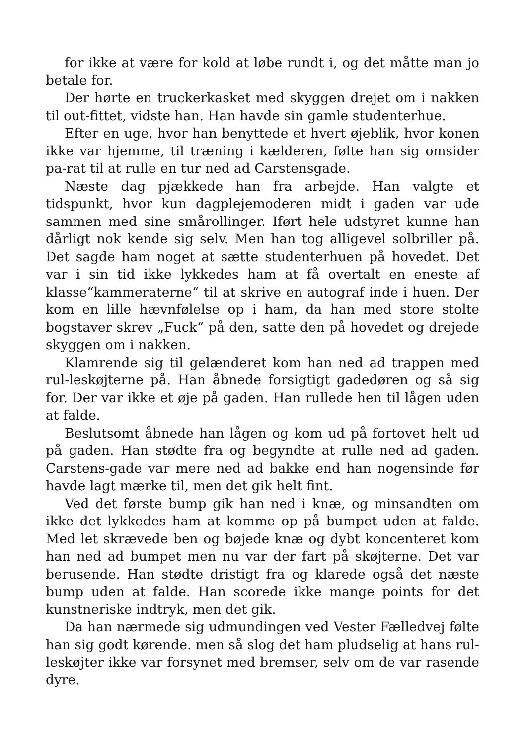for ikke at være for kold at løbe rundt i, og det måtte man jo betale for.
Der hørte en truckerkasket med skyggen drejet om i nakken til out-fittet, vidste han. Han havde sin gamle studenterhue.
Efter en uge, hvor han benyttede et hvert øjeblik, hvor konen ikke var hjemme, til træning i kælderen, følte han sig omsider pa-rat til at rulle en tur ned ad Carstensgade.
Næste dag pjækkede han fra arbejde. Han valgte et tidspunkt, hvor kun dagplejemoderen midt i gaden var ude sammen med sine smårollinger. Iført hele udstyret kunne han dårligt nok kende sig selv. Men han tog alligevel solbriller på. Det sagde ham noget at sætte studenterhuen på hovedet. Det var i sin tid ikke lykkedes ham at få overtalt en eneste af klasse“kammeraterne“ til at skrive en autograf inde i huen. Der kom en lille hævnfølelse op i ham, da han med store stolte bogstaver skrev „Fuck“ på den, satte den på hovedet og drejede skyggen om i nakken.
Klamrende sig til gelænderet kom han ned ad trappen med rul-leskøjterne på. Han åbnede forsigtigt gadedøren og så sig for. Der var ikke et øje på gaden. Han rullede hen til lågen uden at falde.
Beslutsomt åbnede han lågen og kom ud på fortovet helt ud på gaden. Han stødte fra og begyndte at rulle ned ad gaden. Carstens-gade var mere ned ad bakke end han nogensinde før havde lagt mærke til, men det gik helt fint.
Ved det første bump gik han ned i knæ, og minsandten om ikke det lykkedes ham at komme op på bumpet uden at falde. Med let skrævede ben og bøjede knæ og dybt koncenteret kom han ned ad bumpet men nu var der fart på skøjterne. Det var berusende. Han stødte dristigt fra og klarede også det næste bump uden at falde. Han scorede ikke mange points for det kunstneriske indtryk, men det gik.
Da han nærmede sig udmundingen ved Vester Fælledvej følte han sig godt kørende. men så slog det ham pludselig at hans rul-leskøjter ikke var forsynet med bremser, selv om de var rasende dyre.